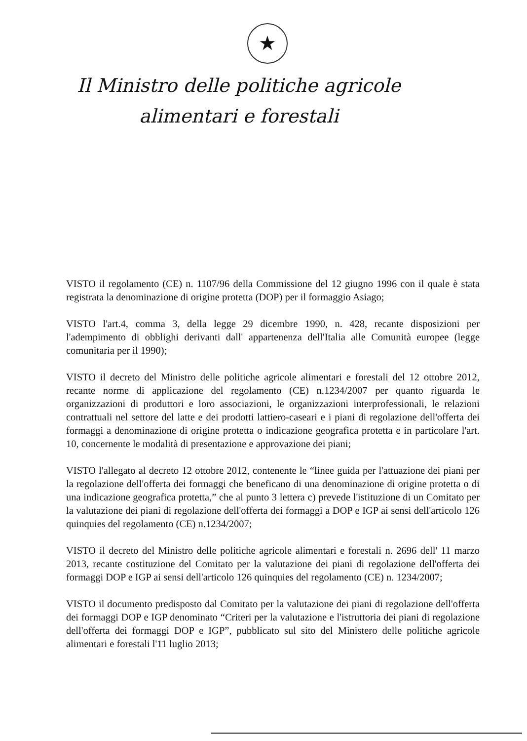★
Il Ministro delle politiche agricole
alimentari e forestali
VISTO il regolamento (CE) n. 1107/96 della Commissione del 12 giugno 1996 con il quale è stata registrata la denominazione di origine protetta (DOP) per il formaggio Asiago;
VISTO l'art.4, comma 3, della legge 29 dicembre 1990, n. 428, recante disposizioni per l'adempimento di obblighi derivanti dall' appartenenza dell'Italia alle Comunità europee (legge comunitaria per il 1990);
VISTO il decreto del Ministro delle politiche agricole alimentari e forestali del 12 ottobre 2012, recante norme di applicazione del regolamento (CE) n.1234/2007 per quanto riguarda le organizzazioni di produttori e loro associazioni, le organizzazioni interprofessionali, le relazioni contrattuali nel settore del latte e dei prodotti lattiero-caseari e i piani di regolazione dell'offerta dei formaggi a denominazione di origine protetta o indicazione geografica protetta e in particolare l'art. 10, concernente le modalità di presentazione e approvazione dei piani;
VISTO l'allegato al decreto 12 ottobre 2012, contenente le “linee guida per l'attuazione dei piani per la regolazione dell'offerta dei formaggi che beneficano di una denominazione di origine protetta o di una indicazione geografica protetta,” che al punto 3 lettera c) prevede l'istituzione di un Comitato per la valutazione dei piani di regolazione dell'offerta dei formaggi a DOP e IGP ai sensi dell'articolo 126 quinquies del regolamento (CE) n.1234/2007;
VISTO il decreto del Ministro delle politiche agricole alimentari e forestali n. 2696 dell' 11 marzo 2013, recante costituzione del Comitato per la valutazione dei piani di regolazione dell'offerta dei formaggi DOP e IGP ai sensi dell'articolo 126 quinquies del regolamento (CE) n. 1234/2007;
VISTO il documento predisposto dal Comitato per la valutazione dei piani di regolazione dell'offerta dei formaggi DOP e IGP denominato “Criteri per la valutazione e l'istruttoria dei piani di regolazione dell'offerta dei formaggi DOP e IGP”, pubblicato sul sito del Ministero delle politiche agricole alimentari e forestali l'11 luglio 2013;